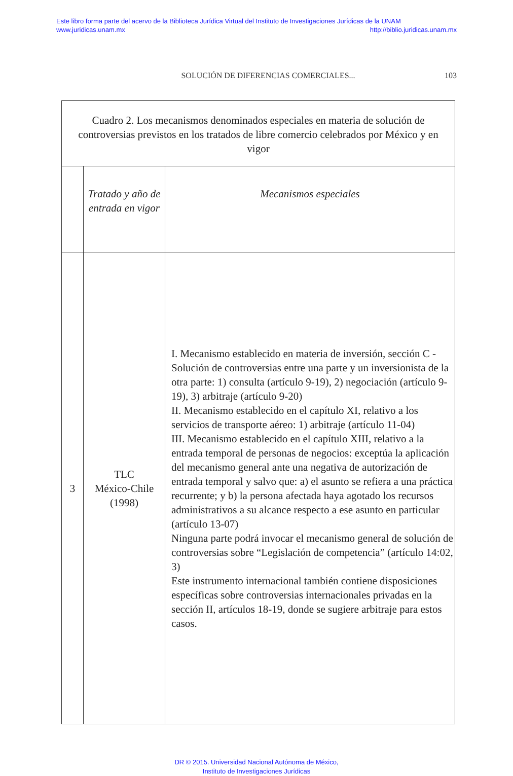Este libro forma parte del acervo de la Biblioteca Jurídica Virtual del Instituto de Investigaciones Jurídicas de la UNAM
www.juridicas.unam.mx http://biblio.juridicas.unam.mx
SOLUCIÓN DE DIFERENCIAS COMERCIALES... 103
| Cuadro 2. Los mecanismos denominados especiales en materia de solución de controversias previstos en los tratados de libre comercio celebrados por México y en vigor | | |
| --- | --- | --- |
| | Tratado y año de entrada en vigor | Mecanismos especiales |
| 3 | TLC México-Chile (1998) | I. Mecanismo establecido en materia de inversión, sección C - Solución de controversias entre una parte y un inversionista de la otra parte: 1) consulta (artículo 9-19), 2) negociación (artículo 9-19), 3) arbitraje (artículo 9-20) II. Mecanismo establecido en el capítulo XI, relativo a los servicios de transporte aéreo: 1) arbitraje (artículo 11-04) III. Mecanismo establecido en el capítulo XIII, relativo a la entrada temporal de personas de negocios: exceptúa la aplicación del mecanismo general ante una negativa de autorización de entrada temporal y salvo que: a) el asunto se refiera a una práctica recurrente; y b) la persona afectada haya agotado los recursos administrativos a su alcance respecto a ese asunto en particular (artículo 13-07) Ninguna parte podrá invocar el mecanismo general de solución de controversias sobre “Legislación de competencia” (artículo 14:02, 3) Este instrumento internacional también contiene disposiciones específicas sobre controversias internacionales privadas en la sección II, artículos 18-19, donde se sugiere arbitraje para estos casos. |
DR © 2015. Universidad Nacional Autónoma de México,
Instituto de Investigaciones Jurídicas